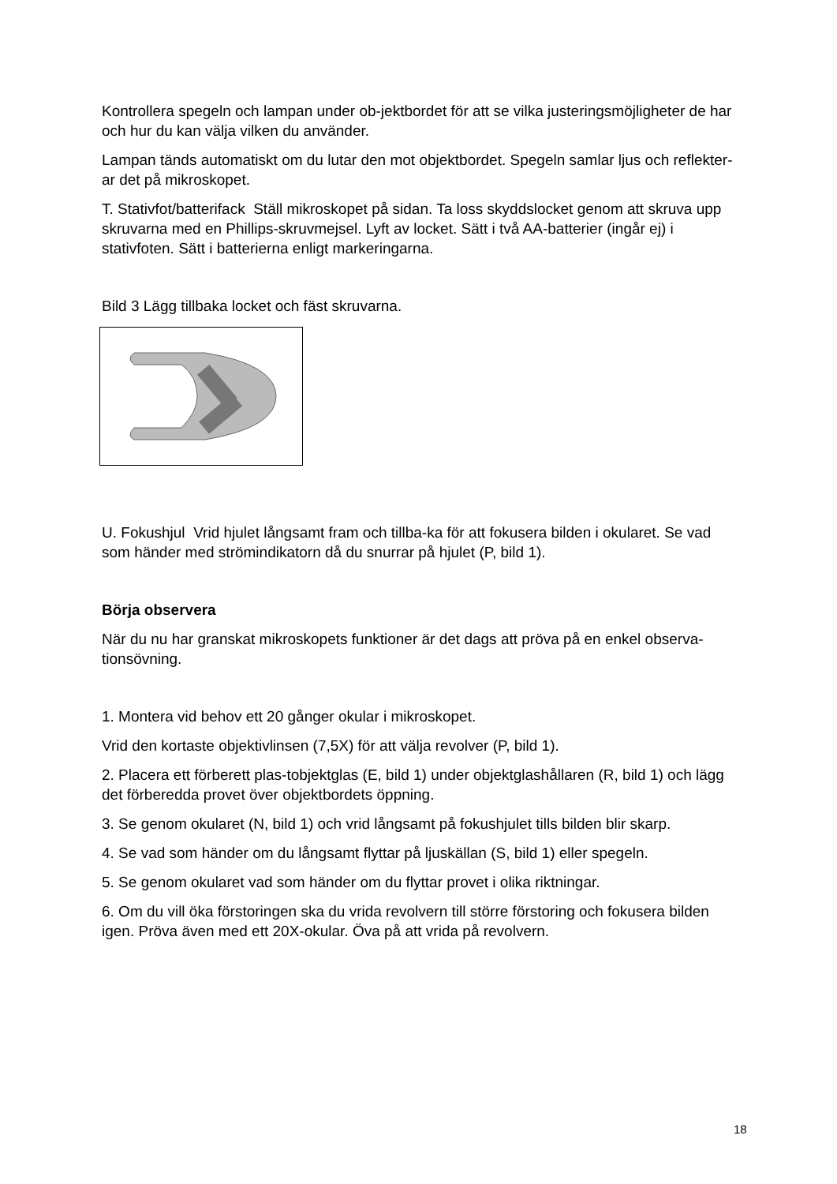Kontrollera spegeln och lampan under ob-jektbordet för att se vilka justeringsmöjligheter de har och hur du kan välja vilken du använder.
Lampan tänds automatiskt om du lutar den mot objektbordet. Spegeln samlar ljus och reflekter-ar det på mikroskopet.
T. Stativfot/batterifack Ställ mikroskopet på sidan. Ta loss skyddslocket genom att skruva upp skruvarna med en Phillips-skruvmejsel. Lyft av locket. Sätt i två AA-batterier (ingår ej) i stativfoten. Sätt i batterierna enligt markeringarna.
Bild 3 Lägg tillbaka locket och fäst skruvarna.
U. Fokushjul Vrid hjulet långsamt fram och tillba-ka för att fokusera bilden i okularet. Se vad som händer med strömindikatorn då du snurrar på hjulet (P, bild 1).
Börja observera
När du nu har granskat mikroskopets funktioner är det dags att pröva på en enkel observa-tionsövning.
1. Montera vid behov ett 20 gånger okular i mikroskopet.
Vrid den kortaste objektivlinsen (7,5X) för att välja revolver (P, bild 1).
2. Placera ett förberett plas-tobjektglas (E, bild 1) under objektglashållaren (R, bild 1) och lägg det förberedda provet över objektbordets öppning.
3. Se genom okularet (N, bild 1) och vrid långsamt på fokushjulet tills bilden blir skarp.
4. Se vad som händer om du långsamt flyttar på ljuskällan (S, bild 1) eller spegeln.
5. Se genom okularet vad som händer om du flyttar provet i olika riktningar.
6. Om du vill öka förstoringen ska du vrida revolvern till större förstoring och fokusera bilden igen. Pröva även med ett 20X-okular. Öva på att vrida på revolvern.
18